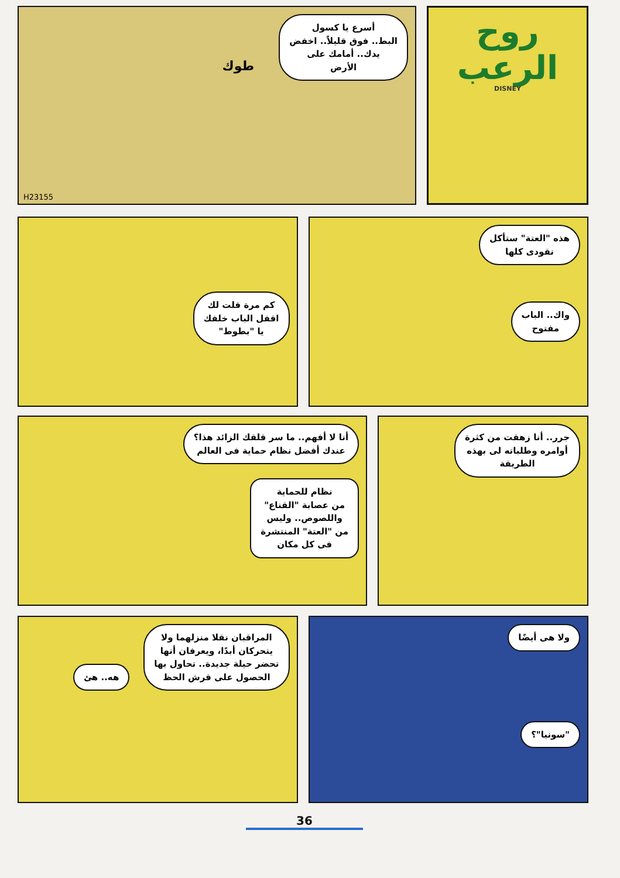روح
الرعب
DISNEY
أسرع يا كسول
البط.. فوق قليلاً.. اخفض
يدك.. أمامك على
الأرض
طوك
H23155
هذه "العتة" ستأكل
نقودى كلها
واك.. الباب
مفتوح
كم مرة قلت لك
اقفل الباب خلفك
يا "بطوط"
جرر.. أنا زهقت من كثرة
أوامره وطلباته لى بهذه
الطريقة
أنا لا أفهم.. ما سر قلقك الزائد هذا؟
عندك أفضل نظام حماية فى العالم
نظام للحماية
من عصابة "القناع"
واللصوص.. وليس
من "العتة" المنتشرة
فى كل مكان
ولا هى أيضًا
"سونيا"؟
المراقبان نقلا منزلهما ولا
يتحركان أبدًا، ويعرفان أنها
تحضر حيلة جديدة.. تحاول بها
الحصول على قرش الحظ
هه.. هئ
36